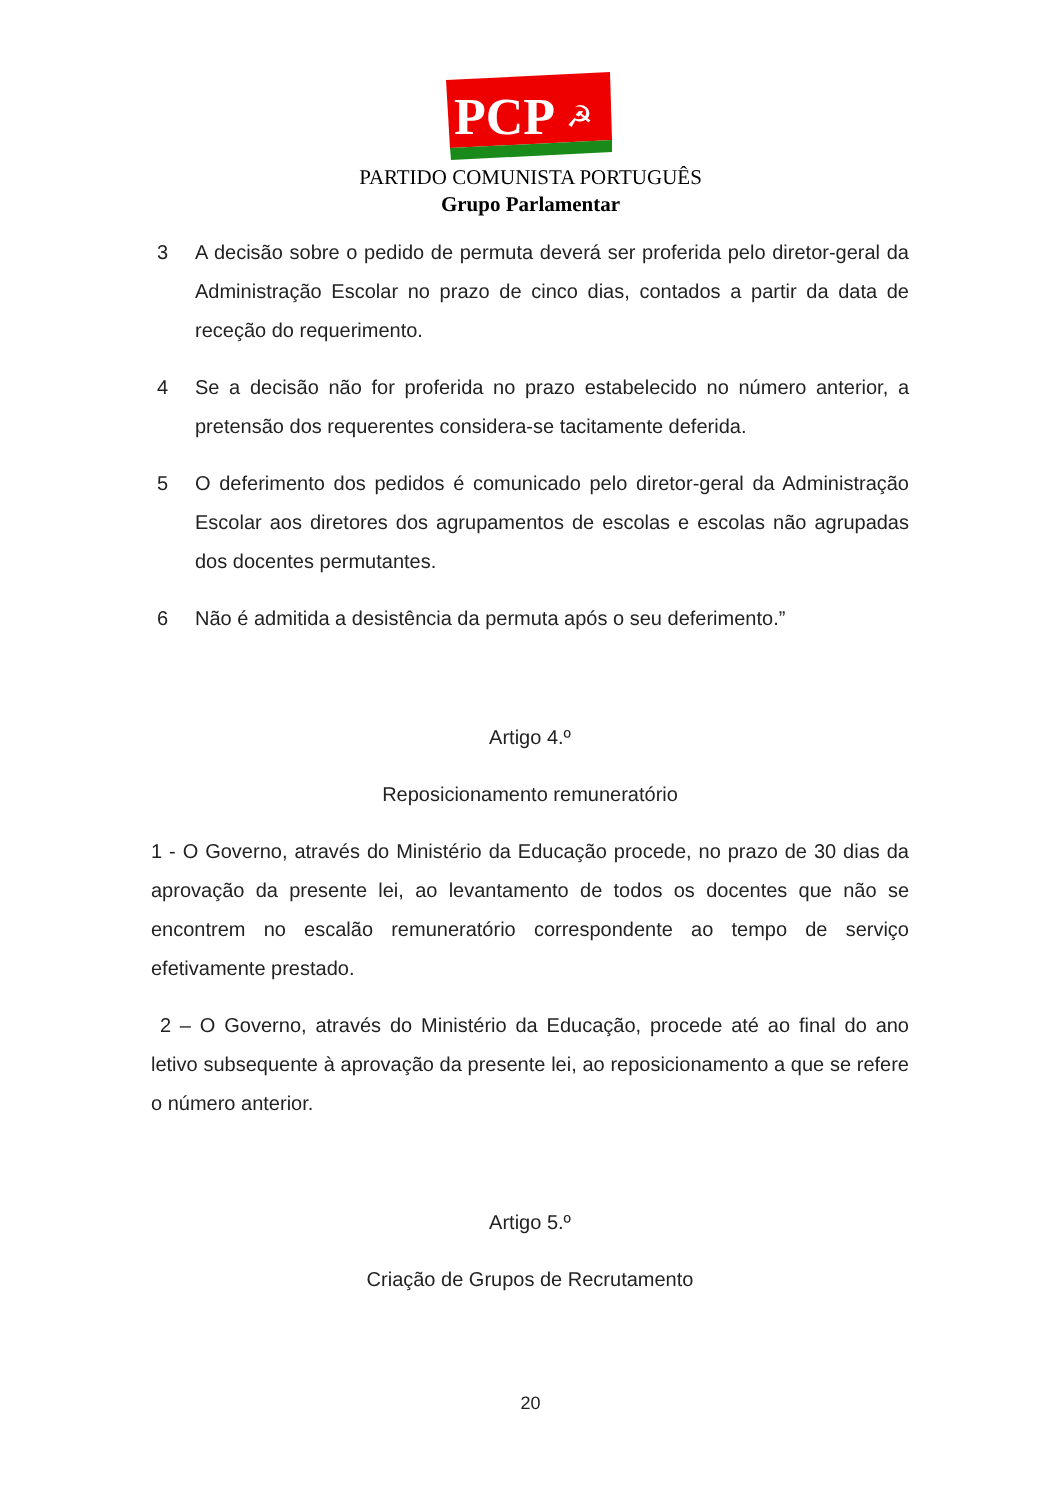PCP
☭
PARTIDO COMUNISTA PORTUGUÊS
Grupo Parlamentar
3 A decisão sobre o pedido de permuta deverá ser proferida pelo diretor-geral da Administração Escolar no prazo de cinco dias, contados a partir da data de receção do requerimento.
4 Se a decisão não for proferida no prazo estabelecido no número anterior, a pretensão dos requerentes considera-se tacitamente deferida.
5 O deferimento dos pedidos é comunicado pelo diretor-geral da Administração Escolar aos diretores dos agrupamentos de escolas e escolas não agrupadas dos docentes permutantes.
6 Não é admitida a desistência da permuta após o seu deferimento.”
Artigo 4.º
Reposicionamento remuneratório
1 - O Governo, através do Ministério da Educação procede, no prazo de 30 dias da aprovação da presente lei, ao levantamento de todos os docentes que não se encontrem no escalão remuneratório correspondente ao tempo de serviço efetivamente prestado.
2 – O Governo, através do Ministério da Educação, procede até ao final do ano letivo subsequente à aprovação da presente lei, ao reposicionamento a que se refere o número anterior.
Artigo 5.º
Criação de Grupos de Recrutamento
20